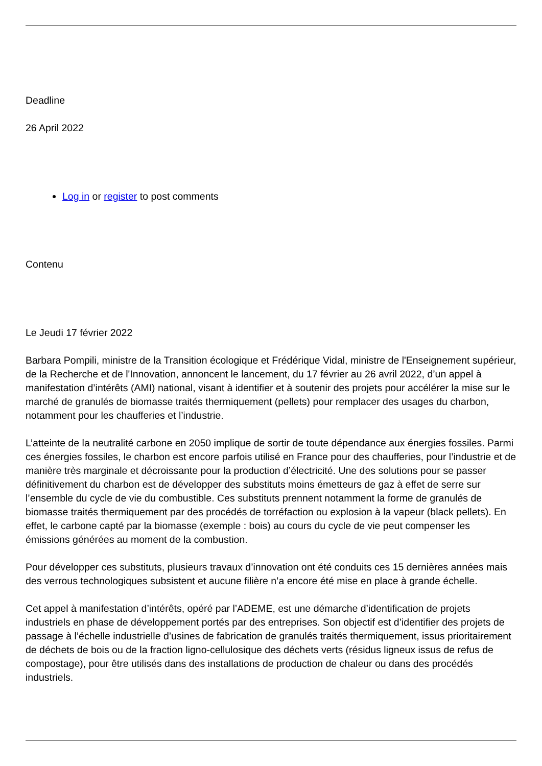Deadline
26 April 2022
Log in or register to post comments
Contenu
Le Jeudi 17 février 2022
Barbara Pompili, ministre de la Transition écologique et Frédérique Vidal, ministre de l'Enseignement supérieur, de la Recherche et de l'Innovation, annoncent le lancement, du 17 février au 26 avril 2022, d’un appel à manifestation d’intérêts (AMI) national, visant à identifier et à soutenir des projets pour accélérer la mise sur le marché de granulés de biomasse traités thermiquement (pellets) pour remplacer des usages du charbon, notamment pour les chaufferies et l’industrie.
L’atteinte de la neutralité carbone en 2050 implique de sortir de toute dépendance aux énergies fossiles. Parmi ces énergies fossiles, le charbon est encore parfois utilisé en France pour des chaufferies, pour l’industrie et de manière très marginale et décroissante pour la production d’électricité. Une des solutions pour se passer définitivement du charbon est de développer des substituts moins émetteurs de gaz à effet de serre sur l’ensemble du cycle de vie du combustible. Ces substituts prennent notamment la forme de granulés de biomasse traités thermiquement par des procédés de torréfaction ou explosion à la vapeur (black pellets). En effet, le carbone capté par la biomasse (exemple : bois) au cours du cycle de vie peut compenser les émissions générées au moment de la combustion.
Pour développer ces substituts, plusieurs travaux d’innovation ont été conduits ces 15 dernières années mais des verrous technologiques subsistent et aucune filière n’a encore été mise en place à grande échelle.
Cet appel à manifestation d’intérêts, opéré par l’ADEME, est une démarche d’identification de projets industriels en phase de développement portés par des entreprises. Son objectif est d’identifier des projets de passage à l’échelle industrielle d’usines de fabrication de granulés traités thermiquement, issus prioritairement de déchets de bois ou de la fraction ligno-cellulosique des déchets verts (résidus ligneux issus de refus de compostage), pour être utilisés dans des installations de production de chaleur ou dans des procédés industriels.